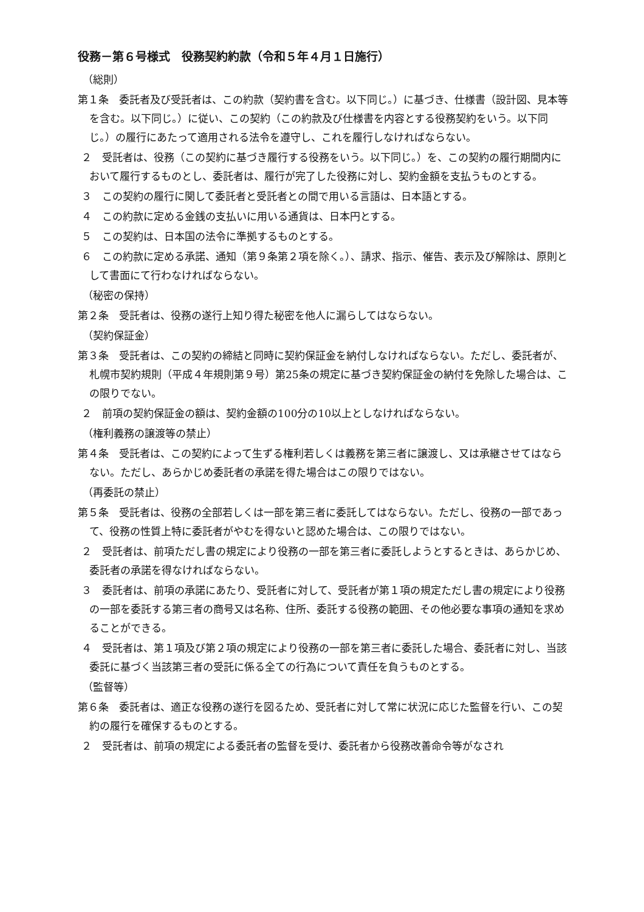役務－第６号様式　役務契約約款（令和５年４月１日施行）
（総則）
第１条　委託者及び受託者は、この約款（契約書を含む。以下同じ。）に基づき、仕様書（設計図、見本等を含む。以下同じ。）に従い、この契約（この約款及び仕様書を内容とする役務契約をいう。以下同じ。）の履行にあたって適用される法令を遵守し、これを履行しなければならない。
２　受託者は、役務（この契約に基づき履行する役務をいう。以下同じ。）を、この契約の履行期間内において履行するものとし、委託者は、履行が完了した役務に対し、契約金額を支払うものとする。
３　この契約の履行に関して委託者と受託者との間で用いる言語は、日本語とする。
４　この約款に定める金銭の支払いに用いる通貨は、日本円とする。
５　この契約は、日本国の法令に準拠するものとする。
６　この約款に定める承諾、通知（第９条第２項を除く。）、請求、指示、催告、表示及び解除は、原則として書面にて行わなければならない。
（秘密の保持）
第２条　受託者は、役務の遂行上知り得た秘密を他人に漏らしてはならない。
（契約保証金）
第３条　受託者は、この契約の締結と同時に契約保証金を納付しなければならない。ただし、委託者が、札幌市契約規則（平成４年規則第９号）第25条の規定に基づき契約保証金の納付を免除した場合は、この限りでない。
２　前項の契約保証金の額は、契約金額の100分の10以上としなければならない。
（権利義務の譲渡等の禁止）
第４条　受託者は、この契約によって生ずる権利若しくは義務を第三者に譲渡し、又は承継させてはならない。ただし、あらかじめ委託者の承諾を得た場合はこの限りではない。
（再委託の禁止）
第５条　受託者は、役務の全部若しくは一部を第三者に委託してはならない。ただし、役務の一部であって、役務の性質上特に委託者がやむを得ないと認めた場合は、この限りではない。
２　受託者は、前項ただし書の規定により役務の一部を第三者に委託しようとするときは、あらかじめ、委託者の承諾を得なければならない。
３　委託者は、前項の承諾にあたり、受託者に対して、受託者が第１項の規定ただし書の規定により役務の一部を委託する第三者の商号又は名称、住所、委託する役務の範囲、その他必要な事項の通知を求めることができる。
４　受託者は、第１項及び第２項の規定により役務の一部を第三者に委託した場合、委託者に対し、当該委託に基づく当該第三者の受託に係る全ての行為について責任を負うものとする。
（監督等）
第６条　委託者は、適正な役務の遂行を図るため、受託者に対して常に状況に応じた監督を行い、この契約の履行を確保するものとする。
２　受託者は、前項の規定による委託者の監督を受け、委託者から役務改善命令等がなされ